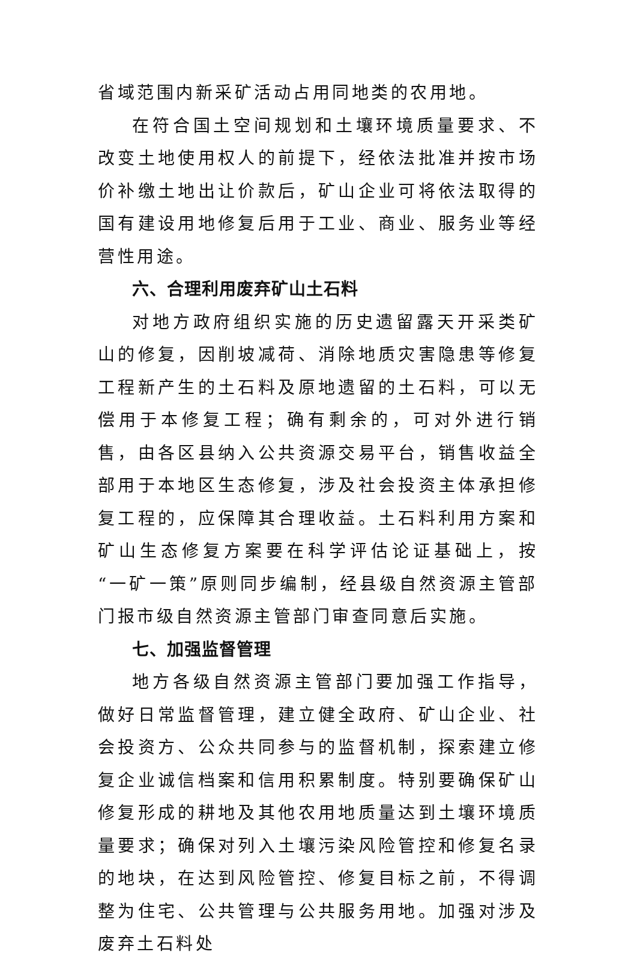省域范围内新采矿活动占用同地类的农用地。
在符合国土空间规划和土壤环境质量要求、不改变土地使用权人的前提下，经依法批准并按市场价补缴土地出让价款后，矿山企业可将依法取得的国有建设用地修复后用于工业、商业、服务业等经营性用途。
六、合理利用废弃矿山土石料
对地方政府组织实施的历史遗留露天开采类矿山的修复，因削坡减荷、消除地质灾害隐患等修复工程新产生的土石料及原地遗留的土石料，可以无偿用于本修复工程；确有剩余的，可对外进行销售，由各区县纳入公共资源交易平台，销售收益全部用于本地区生态修复，涉及社会投资主体承担修复工程的，应保障其合理收益。土石料利用方案和矿山生态修复方案要在科学评估论证基础上，按“一矿一策”原则同步编制，经县级自然资源主管部门报市级自然资源主管部门审查同意后实施。
七、加强监督管理
地方各级自然资源主管部门要加强工作指导，做好日常监督管理，建立健全政府、矿山企业、社会投资方、公众共同参与的监督机制，探索建立修复企业诚信档案和信用积累制度。特别要确保矿山修复形成的耕地及其他农用地质量达到土壤环境质量要求；确保对列入土壤污染风险管控和修复名录的地块，在达到风险管控、修复目标之前，不得调整为住宅、公共管理与公共服务用地。加强对涉及废弃土石料处